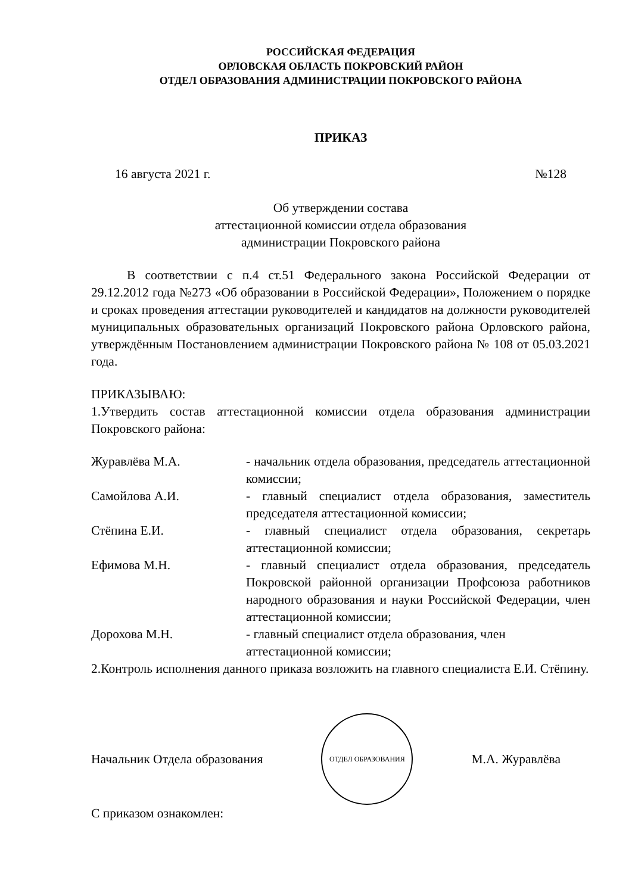РОССИЙСКАЯ ФЕДЕРАЦИЯ
ОРЛОВСКАЯ ОБЛАСТЬ ПОКРОВСКИЙ РАЙОН
ОТДЕЛ ОБРАЗОВАНИЯ АДМИНИСТРАЦИИ ПОКРОВСКОГО РАЙОНА
ПРИКАЗ
16 августа 2021 г. №128
Об утверждении состава
аттестационной комиссии отдела образования
администрации Покровского района
В соответствии с п.4 ст.51 Федерального закона Российской Федерации от 29.12.2012 года №273 «Об образовании в Российской Федерации», Положением о порядке и сроках проведения аттестации руководителей и кандидатов на должности руководителей муниципальных образовательных организаций Покровского района Орловского района, утверждённым Постановлением администрации Покровского района № 108 от 05.03.2021 года.
ПРИКАЗЫВАЮ:
1.Утвердить состав аттестационной комиссии отдела образования администрации Покровского района:
| Журавлёва М.А. | - начальник отдела образования, председатель аттестационной комиссии; |
| Самойлова А.И. | - главный специалист отдела образования, заместитель председателя аттестационной комиссии; |
| Стёпина Е.И. | - главный специалист отдела образования, секретарь аттестационной комиссии; |
| Ефимова М.Н. | - главный специалист отдела образования, председатель Покровской районной организации Профсоюза работников народного образования и науки Российской Федерации, член аттестационной комиссии; |
| Дорохова М.Н. | - главный специалист отдела образования, член аттестационной комиссии; |
2.Контроль исполнения данного приказа возложить на главного специалиста Е.И. Стёпину.
Начальник Отдела образования
ОТДЕЛ ОБРАЗОВАНИЯ
М.А. Журавлёва
С приказом ознакомлен: